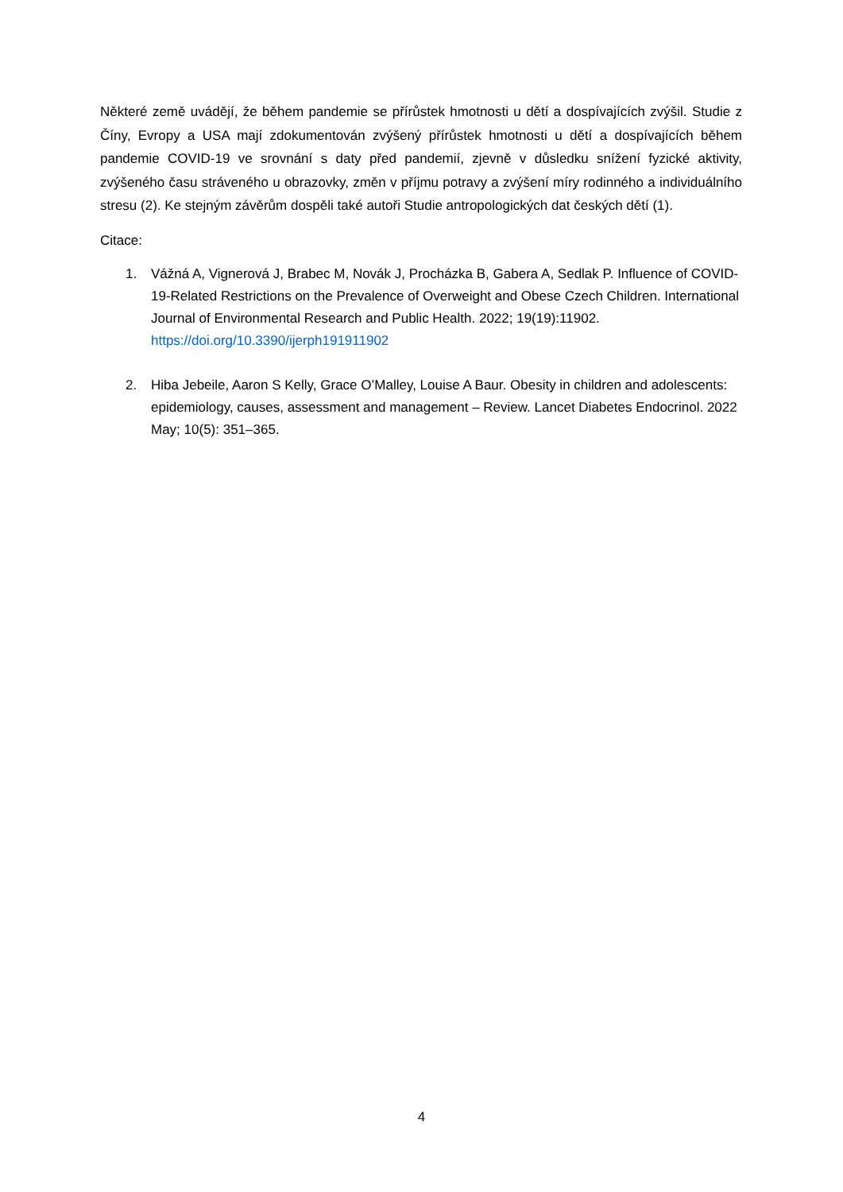Některé země uvádějí, že během pandemie se přírůstek hmotnosti u dětí a dospívajících zvýšil. Studie z Číny, Evropy a USA mají zdokumentován zvýšený přírůstek hmotnosti u dětí a dospívajících během pandemie COVID-19 ve srovnání s daty před pandemií, zjevně v důsledku snížení fyzické aktivity, zvýšeného času stráveného u obrazovky, změn v příjmu potravy a zvýšení míry rodinného a individuálního stresu (2). Ke stejným závěrům dospěli také autoři Studie antropologických dat českých dětí (1).
Citace:
1. Vážná A, Vignerová J, Brabec M, Novák J, Procházka B, Gabera A, Sedlak P. Influence of COVID-19-Related Restrictions on the Prevalence of Overweight and Obese Czech Children. International Journal of Environmental Research and Public Health. 2022; 19(19):11902. https://doi.org/10.3390/ijerph191911902
2. Hiba Jebeile, Aaron S Kelly, Grace O’Malley, Louise A Baur. Obesity in children and adolescents: epidemiology, causes, assessment and management – Review. Lancet Diabetes Endocrinol. 2022 May; 10(5): 351–365.
4